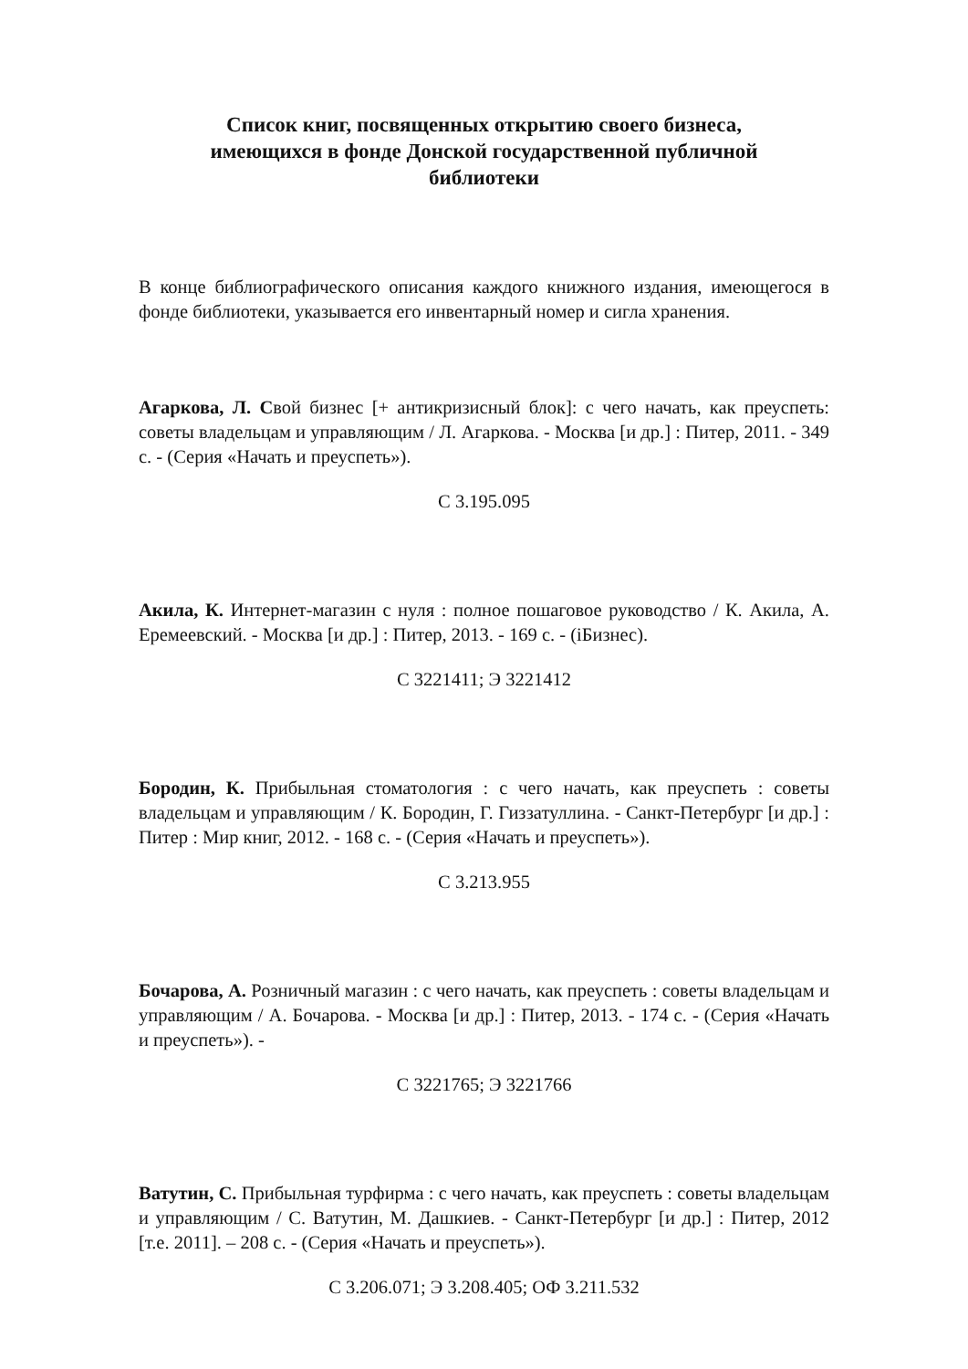Список книг, посвященных открытию своего бизнеса,
имеющихся в фонде Донской государственной публичной
библиотеки
В конце библиографического описания каждого книжного издания, имеющегося в фонде библиотеки, указывается его инвентарный номер и сигла хранения.
Агаркова, Л. Свой бизнес [+ антикризисный блок]: с чего начать, как преуспеть: советы владельцам и управляющим / Л. Агаркова. - Москва [и др.] : Питер, 2011. - 349 с. - (Серия «Начать и преуспеть»).
С 3.195.095
Акила, К. Интернет-магазин с нуля : полное пошаговое руководство / К. Акила, А. Еремеевский. - Москва [и др.] : Питер, 2013. - 169 с. - (iБизнес).
С 3221411; Э 3221412
Бородин, К. Прибыльная стоматология : с чего начать, как преуспеть : советы владельцам и управляющим / К. Бородин, Г. Гиззатуллина. - Санкт-Петербург [и др.] : Питер : Мир книг, 2012. - 168 с. - (Серия «Начать и преуспеть»).
С 3.213.955
Бочарова, А. Розничный магазин : с чего начать, как преуспеть : советы владельцам и управляющим / А. Бочарова. - Москва [и др.] : Питер, 2013. - 174 с. - (Серия «Начать и преуспеть»). -
С 3221765; Э 3221766
Ватутин, С. Прибыльная турфирма : с чего начать, как преуспеть : советы владельцам и управляющим / С. Ватутин, М. Дашкиев. - Санкт-Петербург [и др.] : Питер, 2012 [т.е. 2011]. – 208 с. - (Серия «Начать и преуспеть»).
С 3.206.071; Э 3.208.405; ОФ 3.211.532